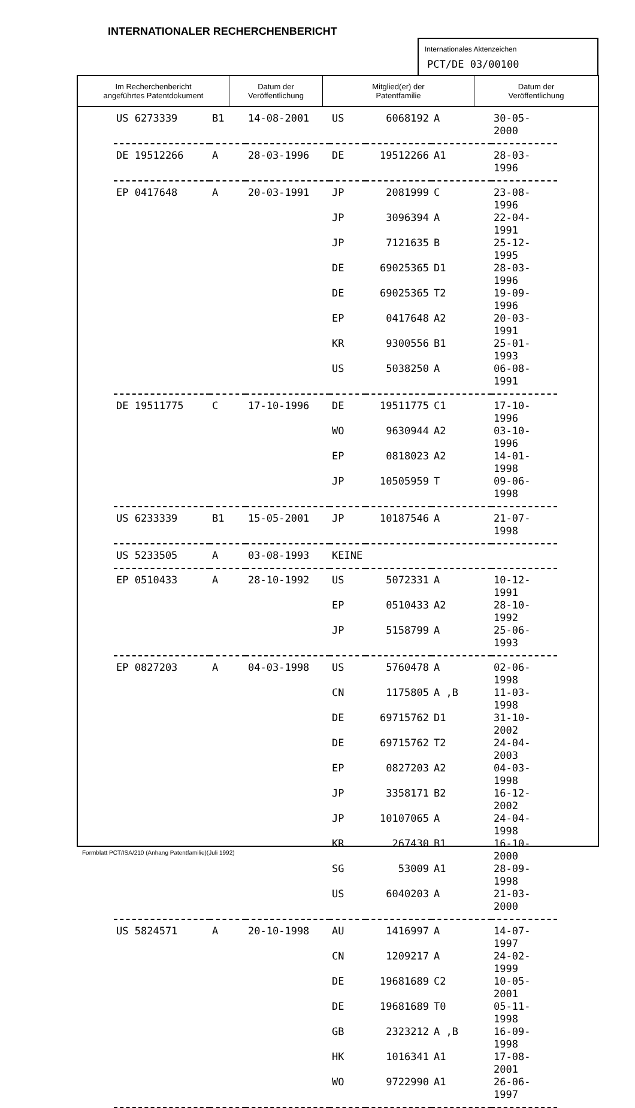INTERNATIONALER RECHERCHENBERICHT
Internationales Aktenzeichen
PCT/DE 03/00100
| Im Recherchenbericht angeführtes Patentdokument | Datum der Veröffentlichung | Mitglied(er) der Patentfamilie | Datum der Veröffentlichung |
| --- | --- | --- | --- |
| US 6273339 | B1 | 14-08-2001 | US | 6068192 | A | 30-05-2000 |
| DE 19512266 | A | 28-03-1996 | DE | 19512266 | A1 | 28-03-1996 |
| EP 0417648 | A | 20-03-1991 | JP | 2081999 | C | 23-08-1996 |
| | | | JP | 3096394 | A | 22-04-1991 |
| | | | JP | 7121635 | B | 25-12-1995 |
| | | | DE | 69025365 | D1 | 28-03-1996 |
| | | | DE | 69025365 | T2 | 19-09-1996 |
| | | | EP | 0417648 | A2 | 20-03-1991 |
| | | | KR | 9300556 | B1 | 25-01-1993 |
| | | | US | 5038250 | A | 06-08-1991 |
| DE 19511775 | C | 17-10-1996 | DE | 19511775 | C1 | 17-10-1996 |
| | | | WO | 9630944 | A2 | 03-10-1996 |
| | | | EP | 0818023 | A2 | 14-01-1998 |
| | | | JP | 10505959 | T | 09-06-1998 |
| US 6233339 | B1 | 15-05-2001 | JP | 10187546 | A | 21-07-1998 |
| US 5233505 | A | 03-08-1993 | KEINE | | | |
| EP 0510433 | A | 28-10-1992 | US | 5072331 | A | 10-12-1991 |
| | | | EP | 0510433 | A2 | 28-10-1992 |
| | | | JP | 5158799 | A | 25-06-1993 |
| EP 0827203 | A | 04-03-1998 | US | 5760478 | A | 02-06-1998 |
| | | | CN | 1175805 | A ,B | 11-03-1998 |
| | | | DE | 69715762 | D1 | 31-10-2002 |
| | | | DE | 69715762 | T2 | 24-04-2003 |
| | | | EP | 0827203 | A2 | 04-03-1998 |
| | | | JP | 3358171 | B2 | 16-12-2002 |
| | | | JP | 10107065 | A | 24-04-1998 |
| | | | KR | 267430 | B1 | 16-10-2000 |
| | | | SG | 53009 | A1 | 28-09-1998 |
| | | | US | 6040203 | A | 21-03-2000 |
| US 5824571 | A | 20-10-1998 | AU | 1416997 | A | 14-07-1997 |
| | | | CN | 1209217 | A | 24-02-1999 |
| | | | DE | 19681689 | C2 | 10-05-2001 |
| | | | DE | 19681689 | T0 | 05-11-1998 |
| | | | GB | 2323212 | A ,B | 16-09-1998 |
| | | | HK | 1016341 | A1 | 17-08-2001 |
| | | | WO | 9722990 | A1 | 26-06-1997 |
Formblatt PCT/ISA/210 (Anhang Patentfamilie)(Juli 1992)